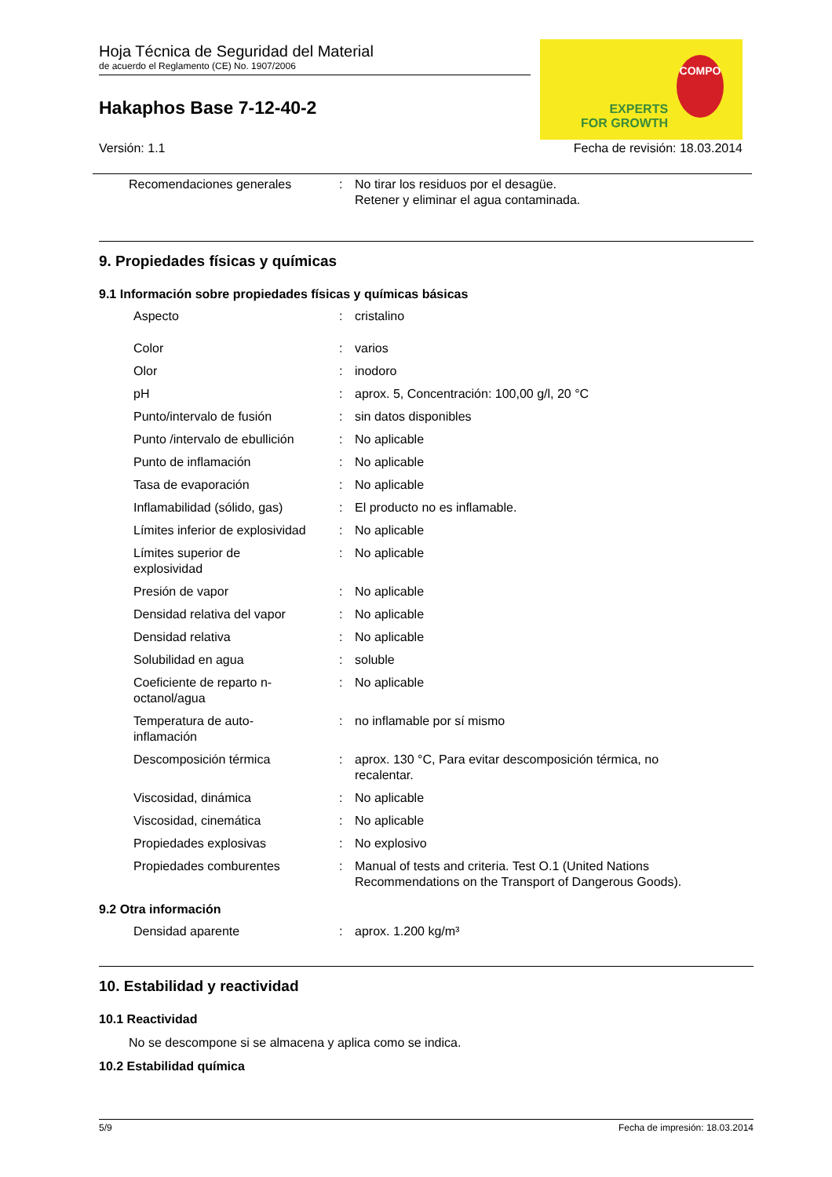Hoja Técnica de Seguridad del Material
de acuerdo el Reglamento (CE) No. 1907/2006
Hakaphos Base 7-12-40-2
EXPERTS
FOR GROWTH
COMPO
Versión: 1.1 Fecha de revisión: 18.03.2014
| Recomendaciones generales | : | No tirar los residuos por el desagüe. Retener y eliminar el agua contaminada. |
9. Propiedades físicas y químicas
9.1 Información sobre propiedades físicas y químicas básicas
| Aspecto | : | cristalino |
| Color | : | varios |
| Olor | : | inodoro |
| pH | : | aprox. 5, Concentración: 100,00 g/l, 20 °C |
| Punto/intervalo de fusión | : | sin datos disponibles |
| Punto /intervalo de ebullición | : | No aplicable |
| Punto de inflamación | : | No aplicable |
| Tasa de evaporación | : | No aplicable |
| Inflamabilidad (sólido, gas) | : | El producto no es inflamable. |
| Límites inferior de explosividad | : | No aplicable |
| Límites superior de explosividad | : | No aplicable |
| Presión de vapor | : | No aplicable |
| Densidad relativa del vapor | : | No aplicable |
| Densidad relativa | : | No aplicable |
| Solubilidad en agua | : | soluble |
| Coeficiente de reparto n- octanol/agua | : | No aplicable |
| Temperatura de auto- inflamación | : | no inflamable por sí mismo |
| Descomposición térmica | : | aprox. 130 °C, Para evitar descomposición térmica, no recalentar. |
| Viscosidad, dinámica | : | No aplicable |
| Viscosidad, cinemática | : | No aplicable |
| Propiedades explosivas | : | No explosivo |
| Propiedades comburentes | : | Manual of tests and criteria. Test O.1 (United Nations Recommendations on the Transport of Dangerous Goods). |
9.2 Otra información
| Densidad aparente | : | aprox. 1.200 kg/m³ |
10. Estabilidad y reactividad
10.1 Reactividad
No se descompone si se almacena y aplica como se indica.
10.2 Estabilidad química
5/9 Fecha de impresión: 18.03.2014